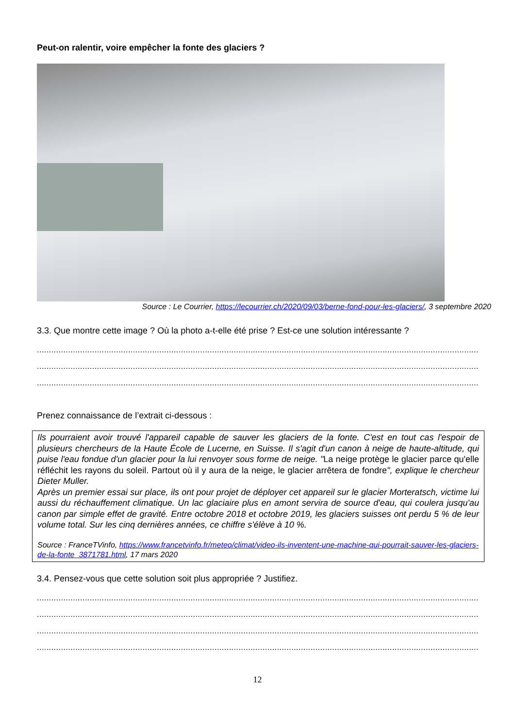Peut-on ralentir, voire empêcher la fonte des glaciers ?
Source : Le Courrier, https://lecourrier.ch/2020/09/03/berne-fond-pour-les-glaciers/, 3 septembre 2020
3.3. Que montre cette image ? Où la photo a-t-elle été prise ? Est-ce une solution intéressante ?
................................................................................................................................................................................................
................................................................................................................................................................................................
................................................................................................................................................................................................
Prenez connaissance de l’extrait ci-dessous :
Ils pourraient avoir trouvé l'appareil capable de sauver les glaciers de la fonte. C'est en tout cas l'espoir de plusieurs chercheurs de la Haute École de Lucerne, en Suisse. Il s'agit d'un canon à neige de haute-altitude, qui puise l'eau fondue d'un glacier pour la lui renvoyer sous forme de neige. "La neige protège le glacier parce qu'elle réfléchit les rayons du soleil. Partout où il y aura de la neige, le glacier arrêtera de fondre", explique le chercheur Dieter Muller.
Après un premier essai sur place, ils ont pour projet de déployer cet appareil sur le glacier Morteratsch, victime lui aussi du réchauffement climatique. Un lac glaciaire plus en amont servira de source d'eau, qui coulera jusqu'au canon par simple effet de gravité. Entre octobre 2018 et octobre 2019, les glaciers suisses ont perdu 5 % de leur volume total. Sur les cinq dernières années, ce chiffre s'élève à 10 %.
Source : FranceTVinfo, https://www.francetvinfo.fr/meteo/climat/video-ils-inventent-une-machine-qui-pourrait-sauver-les-glaciers-de-la-fonte_3871781.html, 17 mars 2020
3.4. Pensez-vous que cette solution soit plus appropriée ? Justifiez.
................................................................................................................................................................................................
................................................................................................................................................................................................
................................................................................................................................................................................................
................................................................................................................................................................................................
12